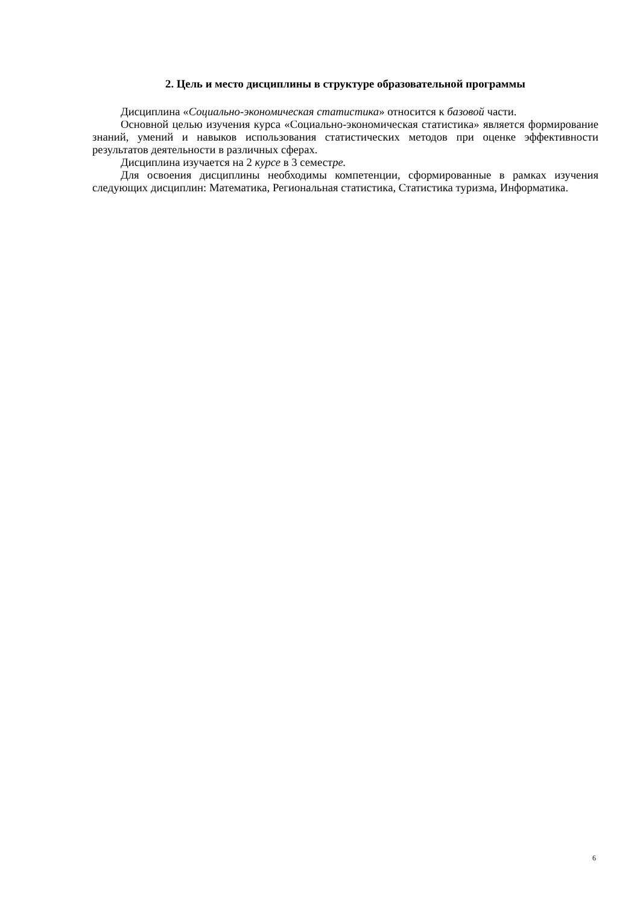2. Цель и место дисциплины в структуре образовательной программы
Дисциплина «Социально-экономическая статистика» относится к базовой части.
Основной целью изучения курса «Социально-экономическая статистика» является формирование знаний, умений и навыков использования статистических методов при оценке эффективности результатов деятельности в различных сферах.
Дисциплина изучается на 2 курсе в 3 семестре.
Для освоения дисциплины необходимы компетенции, сформированные в рамках изучения следующих дисциплин: Математика, Региональная статистика, Статистика туризма, Информатика.
6